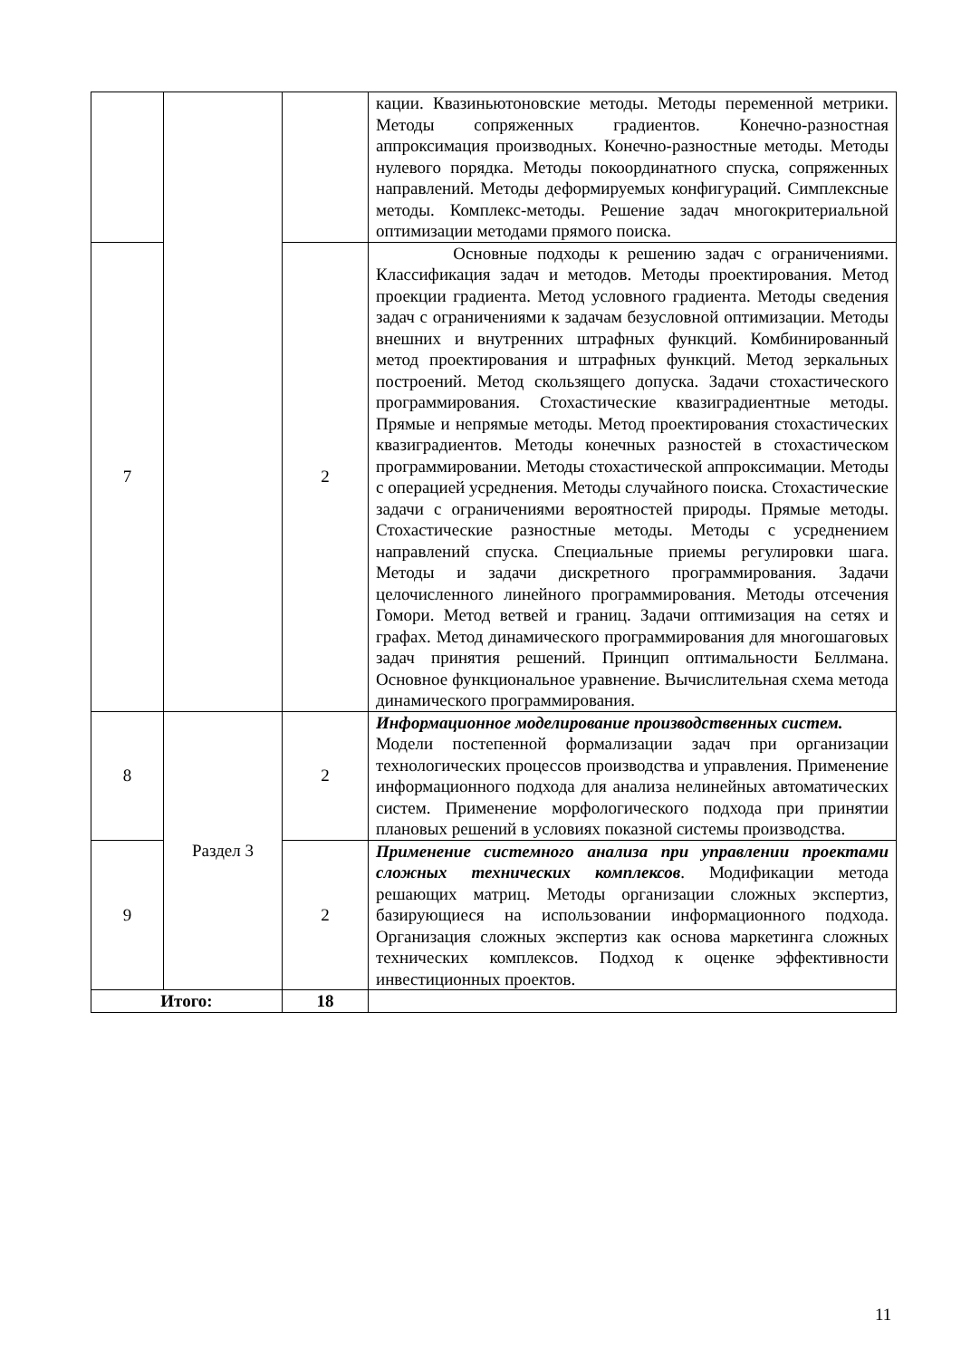| | | | кации. Квазиньютоновские методы. Методы переменной метрики. Методы сопряженных градиентов. Конечно-разностная аппроксимация производных. Конечно-разностные методы. Методы нулевого порядка. Методы покоординатного спуска, сопряженных направлений. Методы деформируемых конфигураций. Симплексные методы. Комплекс-методы. Решение задач многокритериальной оптимизации методами прямого поиска. |
| 7 | | 2 | Основные подходы к решению задач с ограничениями. Классификация задач и методов. Методы проектирования. Метод проекции градиента. Метод условного градиента. Методы сведения задач с ограничениями к задачам безусловной оптимизации. Методы внешних и внутренних штрафных функций. Комбинированный метод проектирования и штрафных функций. Метод зеркальных построений. Метод скользящего допуска. Задачи стохастического программирования. Стохастические квазиградиентные методы. Прямые и непрямые методы. Метод проектирования стохастических квазиградиентов. Методы конечных разностей в стохастическом программировании. Методы стохастической аппроксимации. Методы с операцией усреднения. Методы случайного поиска. Стохастические задачи с ограничениями вероятностей природы. Прямые методы. Стохастические разностные методы. Методы с усреднением направлений спуска. Специальные приемы регулировки шага. Методы и задачи дискретного программирования. Задачи целочисленного линейного программирования. Методы отсечения Гомори. Метод ветвей и границ. Задачи оптимизация на сетях и графах. Метод динамического программирования для многошаговых задач принятия решений. Принцип оптимальности Беллмана. Основное функциональное уравнение. Вычислительная схема метода динамического программирования. |
| 8 | Раздел 3 | 2 | Информационное моделирование производственных систем. Модели постепенной формализации задач при организации технологических процессов производства и управления. Применение информационного подхода для анализа нелинейных автоматических систем. Применение морфологического подхода при принятии плановых решений в условиях показной системы производства. |
| 9 | | 2 | Применение системного анализа при управлении проектами сложных технических комплексов . Модификации метода решающих матриц. Методы организации сложных экспертиз, базирующиеся на использовании информационного подхода. Организация сложных экспертиз как основа маркетинга сложных технических комплексов. Подход к оценке эффективности инвестиционных проектов. |
| Итого: | | 18 | |
11